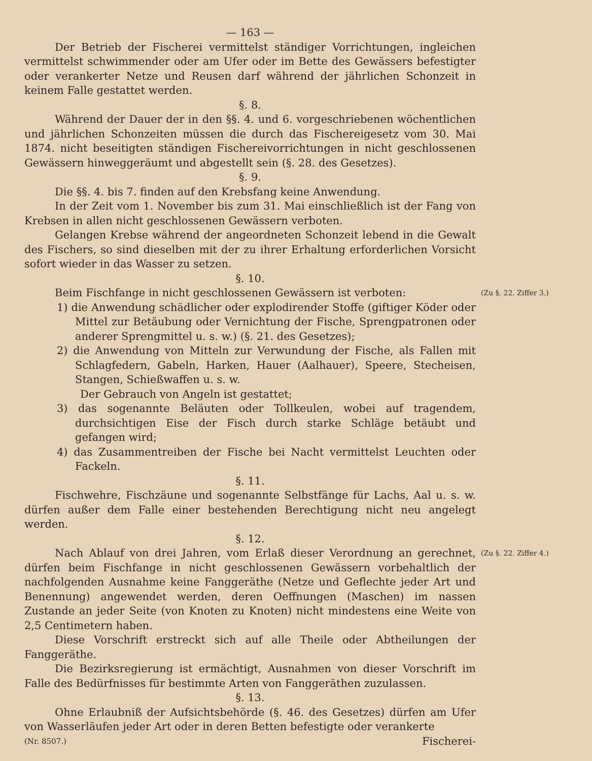— 163 —
Der Betrieb der Fischerei vermittelst ständiger Vorrichtungen, ingleichen vermittelst schwimmender oder am Ufer oder im Bette des Gewässers befestigter oder verankerter Netze und Reusen darf während der jährlichen Schonzeit in keinem Falle gestattet werden.
§. 8.
Während der Dauer der in den §§. 4. und 6. vorgeschriebenen wöchentlichen und jährlichen Schonzeiten müssen die durch das Fischereigesetz vom 30. Mai 1874. nicht beseitigten ständigen Fischereivorrichtungen in nicht geschlossenen Gewässern hinweggeräumt und abgestellt sein (§. 28. des Gesetzes).
§. 9.
Die §§. 4. bis 7. finden auf den Krebsfang keine Anwendung.
In der Zeit vom 1. November bis zum 31. Mai einschließlich ist der Fang von Krebsen in allen nicht geschlossenen Gewässern verboten.
Gelangen Krebse während der angeordneten Schonzeit lebend in die Gewalt des Fischers, so sind dieselben mit der zu ihrer Erhaltung erforderlichen Vorsicht sofort wieder in das Wasser zu setzen.
§. 10.
(Zu §. 22. Ziffer 3.)
Beim Fischfange in nicht geschlossenen Gewässern ist verboten:
1) die Anwendung schädlicher oder explodirender Stoffe (giftiger Köder oder Mittel zur Betäubung oder Vernichtung der Fische, Sprengpatronen oder anderer Sprengmittel u. s. w.) (§. 21. des Gesetzes);
2) die Anwendung von Mitteln zur Verwundung der Fische, als Fallen mit Schlagfedern, Gabeln, Harken, Hauer (Aalhauer), Speere, Stecheisen, Stangen, Schießwaffen u. s. w.
Der Gebrauch von Angeln ist gestattet;
3) das sogenannte Beläuten oder Tollkeulen, wobei auf tragendem, durchsichtigen Eise der Fisch durch starke Schläge betäubt und gefangen wird;
4) das Zusammentreiben der Fische bei Nacht vermittelst Leuchten oder Fackeln.
§. 11.
Fischwehre, Fischzäune und sogenannte Selbstfänge für Lachs, Aal u. s. w. dürfen außer dem Falle einer bestehenden Berechtigung nicht neu angelegt werden.
§. 12.
(Zu §. 22. Ziffer 4.)
Nach Ablauf von drei Jahren, vom Erlaß dieser Verordnung an gerechnet, dürfen beim Fischfange in nicht geschlossenen Gewässern vorbehaltlich der nachfolgenden Ausnahme keine Fanggeräthe (Netze und Geflechte jeder Art und Benennung) angewendet werden, deren Oeffnungen (Maschen) im nassen Zustande an jeder Seite (von Knoten zu Knoten) nicht mindestens eine Weite von 2,5 Centimetern haben.
Diese Vorschrift erstreckt sich auf alle Theile oder Abtheilungen der Fanggeräthe.
Die Bezirksregierung ist ermächtigt, Ausnahmen von dieser Vorschrift im Falle des Bedürfnisses für bestimmte Arten von Fanggeräthen zuzulassen.
§. 13.
Ohne Erlaubniß der Aufsichtsbehörde (§. 46. des Gesetzes) dürfen am Ufer von Wasserläufen jeder Art oder in deren Betten befestigte oder verankerte
(Nr. 8507.) Fischerei-